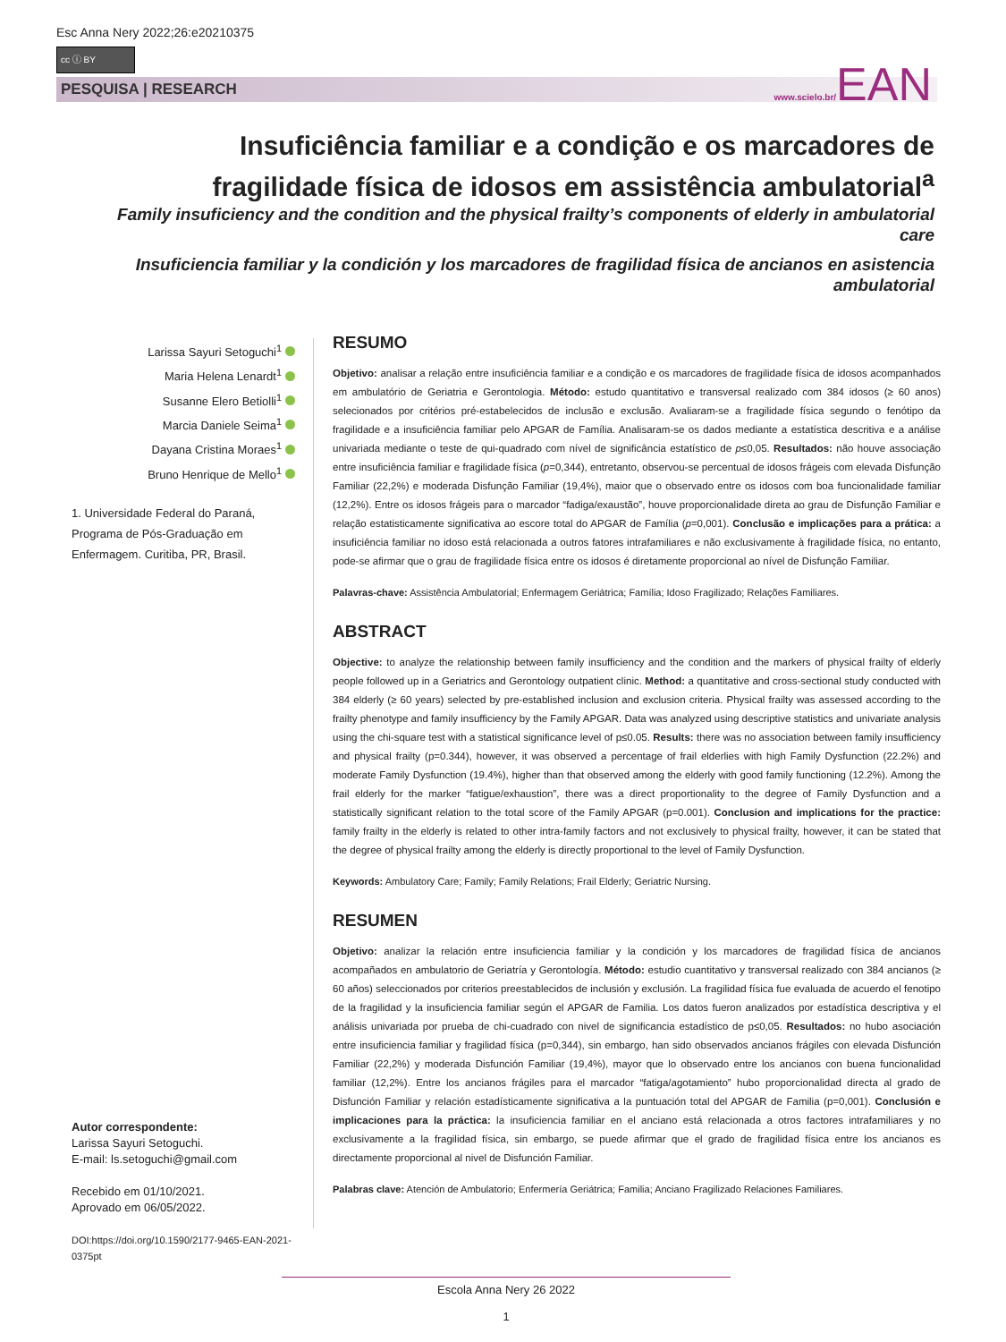Esc Anna Nery 2022;26:e20210375
cc ⓘ BY
PESQUISA | RESEARCH www.scielo.br/EAN
Insuficiência familiar e a condição e os marcadores de fragilidade física de idosos em assistência ambulatorial<sup>a</sup>
Family insuficiency and the condition and the physical frailty’s components of elderly in ambulatorial care
Insuficiencia familiar y la condición y los marcadores de fragilidad física de ancianos en asistencia ambulatorial
Larissa Sayuri Setoguchi<sup>1</sup>
Maria Helena Lenardt<sup>1</sup>
Susanne Elero Betiolli<sup>1</sup>
Marcia Daniele Seima<sup>1</sup>
Dayana Cristina Moraes<sup>1</sup>
Bruno Henrique de Mello<sup>1</sup>
1. Universidade Federal do Paraná, Programa de Pós-Graduação em Enfermagem. Curitiba, PR, Brasil.
Autor correspondente:
Larissa Sayuri Setoguchi.
E-mail: ls.setoguchi@gmail.com
Recebido em 01/10/2021.
Aprovado em 06/05/2022.
DOI:https://doi.org/10.1590/2177-9465-EAN-2021-0375pt
RESUMO
Objetivo: analisar a relação entre insuficiência familiar e a condição e os marcadores de fragilidade física de idosos acompanhados em ambulatório de Geriatria e Gerontologia. Método: estudo quantitativo e transversal realizado com 384 idosos (≥ 60 anos) selecionados por critérios pré-estabelecidos de inclusão e exclusão. Avaliaram-se a fragilidade física segundo o fenótipo da fragilidade e a insuficiência familiar pelo APGAR de Família. Analisaram-se os dados mediante a estatística descritiva e a análise univariada mediante o teste de qui-quadrado com nível de significância estatístico de p≤0,05. Resultados: não houve associação entre insuficiência familiar e fragilidade física (p=0,344), entretanto, observou-se percentual de idosos frágeis com elevada Disfunção Familiar (22,2%) e moderada Disfunção Familiar (19,4%), maior que o observado entre os idosos com boa funcionalidade familiar (12,2%). Entre os idosos frágeis para o marcador “fadiga/exaustão”, houve proporcionalidade direta ao grau de Disfunção Familiar e relação estatisticamente significativa ao escore total do APGAR de Família (p=0,001). Conclusão e implicações para a prática: a insuficiência familiar no idoso está relacionada a outros fatores intrafamiliares e não exclusivamente à fragilidade física, no entanto, pode-se afirmar que o grau de fragilidade física entre os idosos é diretamente proporcional ao nível de Disfunção Familiar.
Palavras-chave: Assistência Ambulatorial; Enfermagem Geriátrica; Família; Idoso Fragilizado; Relações Familiares.
ABSTRACT
Objective: to analyze the relationship between family insufficiency and the condition and the markers of physical frailty of elderly people followed up in a Geriatrics and Gerontology outpatient clinic. Method: a quantitative and cross-sectional study conducted with 384 elderly (≥ 60 years) selected by pre-established inclusion and exclusion criteria. Physical frailty was assessed according to the frailty phenotype and family insufficiency by the Family APGAR. Data was analyzed using descriptive statistics and univariate analysis using the chi-square test with a statistical significance level of p≤0.05. Results: there was no association between family insufficiency and physical frailty (p=0.344), however, it was observed a percentage of frail elderlies with high Family Dysfunction (22.2%) and moderate Family Dysfunction (19.4%), higher than that observed among the elderly with good family functioning (12.2%). Among the frail elderly for the marker “fatigue/exhaustion”, there was a direct proportionality to the degree of Family Dysfunction and a statistically significant relation to the total score of the Family APGAR (p=0.001). Conclusion and implications for the practice: family frailty in the elderly is related to other intra-family factors and not exclusively to physical frailty, however, it can be stated that the degree of physical frailty among the elderly is directly proportional to the level of Family Dysfunction.
Keywords: Ambulatory Care; Family; Family Relations; Frail Elderly; Geriatric Nursing.
RESUMEN
Objetivo: analizar la relación entre insuficiencia familiar y la condición y los marcadores de fragilidad física de ancianos acompañados en ambulatorio de Geriatría y Gerontología. Método: estudio cuantitativo y transversal realizado con 384 ancianos (≥ 60 años) seleccionados por criterios preestablecidos de inclusión y exclusión. La fragilidad física fue evaluada de acuerdo el fenotipo de la fragilidad y la insuficiencia familiar según el APGAR de Familia. Los datos fueron analizados por estadística descriptiva y el análisis univariada por prueba de chi-cuadrado con nivel de significancia estadístico de p≤0,05. Resultados: no hubo asociación entre insuficiencia familiar y fragilidad física (p=0,344), sin embargo, han sido observados ancianos frágiles con elevada Disfunción Familiar (22,2%) y moderada Disfunción Familiar (19,4%), mayor que lo observado entre los ancianos con buena funcionalidad familiar (12,2%). Entre los ancianos frágiles para el marcador “fatiga/agotamiento” hubo proporcionalidad directa al grado de Disfunción Familiar y relación estadísticamente significativa a la puntuación total del APGAR de Familia (p=0,001). Conclusión e implicaciones para la práctica: la insuficiencia familiar en el anciano está relacionada a otros factores intrafamiliares y no exclusivamente a la fragilidad física, sin embargo, se puede afirmar que el grado de fragilidad física entre los ancianos es directamente proporcional al nivel de Disfunción Familiar.
Palabras clave: Atención de Ambulatorio; Enfermería Geriátrica; Familia; Anciano Fragilizado Relaciones Familiares.
Escola Anna Nery 26 2022
1